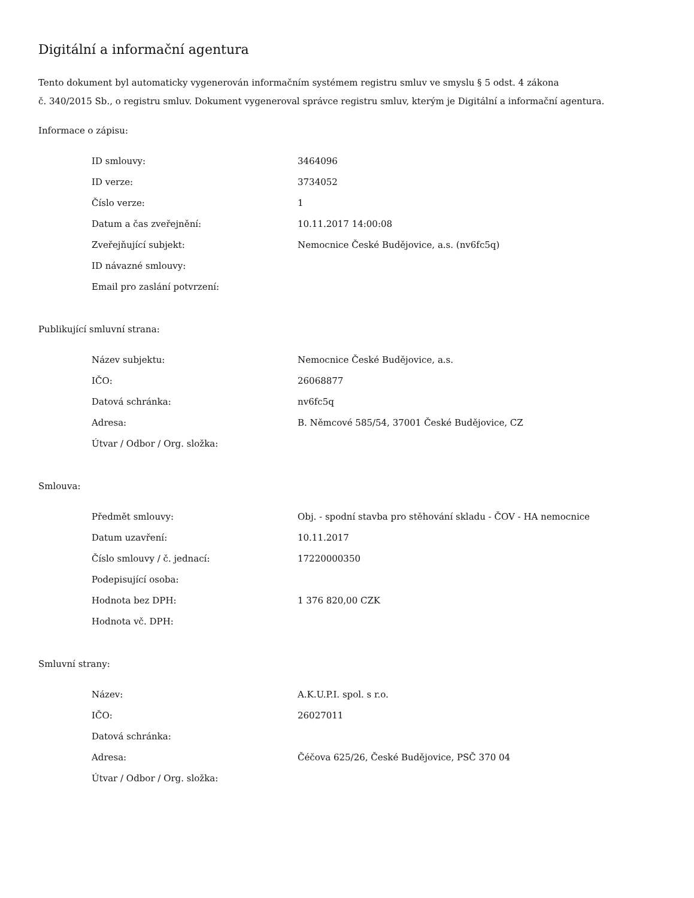Digitální a informační agentura
Tento dokument byl automaticky vygenerován informačním systémem registru smluv ve smyslu § 5 odst. 4 zákona
č. 340/2015 Sb., o registru smluv. Dokument vygeneroval správce registru smluv, kterým je Digitální a informační agentura.
Informace o zápisu:
| ID smlouvy: | 3464096 |
| ID verze: | 3734052 |
| Číslo verze: | 1 |
| Datum a čas zveřejnění: | 10.11.2017 14:00:08 |
| Zveřejňující subjekt: | Nemocnice České Budějovice, a.s. (nv6fc5q) |
| ID návazné smlouvy: | |
| Email pro zaslání potvrzení: | |
Publikující smluvní strana:
| Název subjektu: | Nemocnice České Budějovice, a.s. |
| IČO: | 26068877 |
| Datová schránka: | nv6fc5q |
| Adresa: | B. Němcové 585/54, 37001 České Budějovice, CZ |
| Útvar / Odbor / Org. složka: | |
Smlouva:
| Předmět smlouvy: | Obj. - spodní stavba pro stěhování skladu - ČOV - HA nemocnice |
| Datum uzavření: | 10.11.2017 |
| Číslo smlouvy / č. jednací: | 17220000350 |
| Podepisující osoba: | |
| Hodnota bez DPH: | 1 376 820,00 CZK |
| Hodnota vč. DPH: | |
Smluvní strany:
| Název: | A.K.U.P.I. spol. s r.o. |
| IČO: | 26027011 |
| Datová schránka: | |
| Adresa: | Čéčova 625/26, České Budějovice, PSČ 370 04 |
| Útvar / Odbor / Org. složka: | |